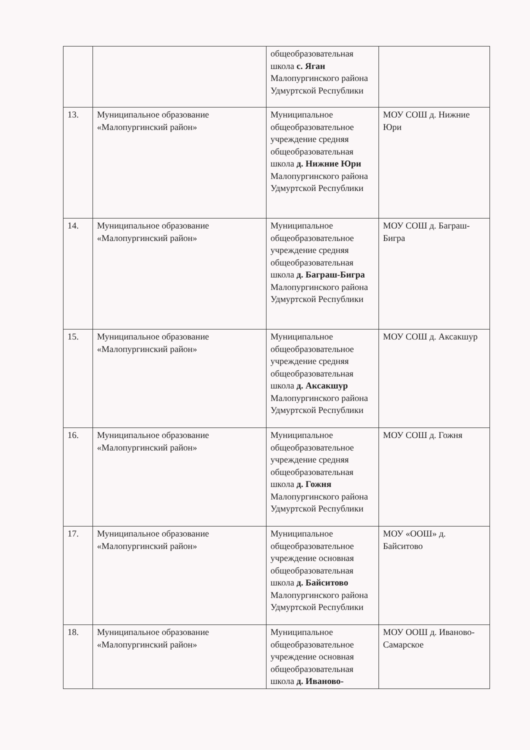| | | общеобразовательная школа с. Яган Малопургинского района Удмуртской Республики | |
| 13. | Муниципальное образование «Малопургинский район» | Муниципальное общеобразовательное учреждение средняя общеобразовательная школа д. Нижние Юри Малопургинского района Удмуртской Республики | МОУ СОШ д. Нижние Юри |
| 14. | Муниципальное образование «Малопургинский район» | Муниципальное общеобразовательное учреждение средняя общеобразовательная школа д. Баграш-Бигра Малопургинского района Удмуртской Республики | МОУ СОШ д. Баграш-Бигра |
| 15. | Муниципальное образование «Малопургинский район» | Муниципальное общеобразовательное учреждение средняя общеобразовательная школа д. Аксакшур Малопургинского района Удмуртской Республики | МОУ СОШ д. Аксакшур |
| 16. | Муниципальное образование «Малопургинский район» | Муниципальное общеобразовательное учреждение средняя общеобразовательная школа д. Гожня Малопургинского района Удмуртской Республики | МОУ СОШ д. Гожня |
| 17. | Муниципальное образование «Малопургинский район» | Муниципальное общеобразовательное учреждение основная общеобразовательная школа д. Байситово Малопургинского района Удмуртской Республики | МОУ «ООШ» д. Байситово |
| 18. | Муниципальное образование «Малопургинский район» | Муниципальное общеобразовательное учреждение основная общеобразовательная школа д. Иваново- | МОУ ООШ д. Иваново-Самарское |